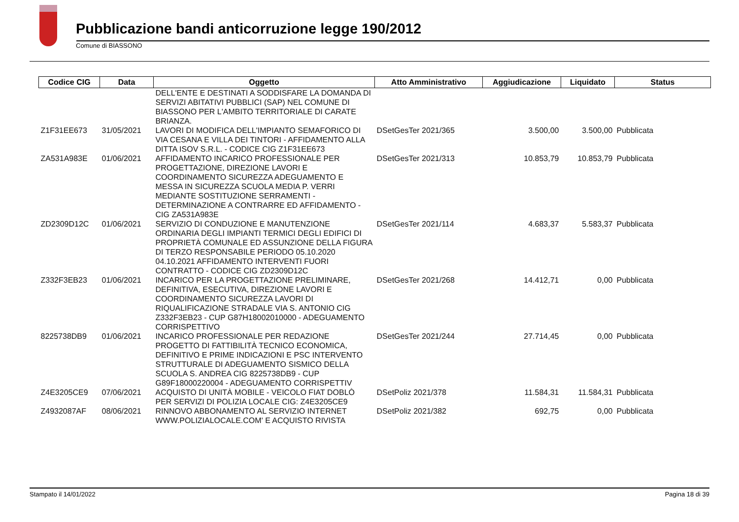Pubblicazione bandi anticorruzione legge 190/2012
Comune di BIASSONO
| Codice CIG | Data | Oggetto | Atto Amministrativo | Aggiudicazione | Liquidato | Status |
| --- | --- | --- | --- | --- | --- | --- |
| | | DELL'ENTE E DESTINATI A SODDISFARE LA DOMANDA DI SERVIZI ABITATIVI PUBBLICI (SAP) NEL COMUNE DI BIASSONO PER L'AMBITO TERRITORIALE DI CARATE BRIANZA. | | | | |
| Z1F31EE673 | 31/05/2021 | LAVORI DI MODIFICA DELL'IMPIANTO SEMAFORICO DI VIA CESANA E VILLA DEI TINTORI - AFFIDAMENTO ALLA DITTA ISOV S.R.L. - CODICE CIG Z1F31EE673 | DSetGesTer 2021/365 | 3.500,00 | 3.500,00 | Pubblicata |
| ZA531A983E | 01/06/2021 | AFFIDAMENTO INCARICO PROFESSIONALE PER PROGETTAZIONE, DIREZIONE LAVORI E COORDINAMENTO SICUREZZA ADEGUAMENTO E MESSA IN SICUREZZA SCUOLA MEDIA P. VERRI MEDIANTE SOSTITUZIONE SERRAMENTI - DETERMINAZIONE A CONTRARRE ED AFFIDAMENTO - CIG ZA531A983E | DSetGesTer 2021/313 | 10.853,79 | 10.853,79 | Pubblicata |
| ZD2309D12C | 01/06/2021 | SERVIZIO DI CONDUZIONE E MANUTENZIONE ORDINARIA DEGLI IMPIANTI TERMICI DEGLI EDIFICI DI PROPRIETÀ COMUNALE ED ASSUNZIONE DELLA FIGURA DI TERZO RESPONSABILE PERIODO 05.10.2020 04.10.2021 AFFIDAMENTO INTERVENTI FUORI CONTRATTO - CODICE CIG ZD2309D12C | DSetGesTer 2021/114 | 4.683,37 | 5.583,37 | Pubblicata |
| Z332F3EB23 | 01/06/2021 | INCARICO PER LA PROGETTAZIONE PRELIMINARE, DEFINITIVA, ESECUTIVA, DIREZIONE LAVORI E COORDINAMENTO SICUREZZA LAVORI DI RIQUALIFICAZIONE STRADALE VIA S. ANTONIO CIG Z332F3EB23 - CUP G87H18002010000 - ADEGUAMENTO CORRISPETTIVO | DSetGesTer 2021/268 | 14.412,71 | 0,00 | Pubblicata |
| 8225738DB9 | 01/06/2021 | INCARICO PROFESSIONALE PER REDAZIONE PROGETTO DI FATTIBILITÀ TECNICO ECONOMICA, DEFINITIVO E PRIME INDICAZIONI E PSC INTERVENTO STRUTTURALE DI ADEGUAMENTO SISMICO DELLA SCUOLA S. ANDREA CIG 8225738DB9 - CUP G89F18000220004 - ADEGUAMENTO CORRISPETTIV | DSetGesTer 2021/244 | 27.714,45 | 0,00 | Pubblicata |
| Z4E3205CE9 | 07/06/2021 | ACQUISTO DI UNITÀ MOBILE - VEICOLO FIAT DOBLÒ PER SERVIZI DI POLIZIA LOCALE CIG: Z4E3205CE9 | DSetPoliz 2021/378 | 11.584,31 | 11.584,31 | Pubblicata |
| Z4932087AF | 08/06/2021 | RINNOVO ABBONAMENTO AL SERVIZIO INTERNET WWW.POLIZIALOCALE.COM' E ACQUISTO RIVISTA | DSetPoliz 2021/382 | 692,75 | 0,00 | Pubblicata |
Stampato il 14/01/2022 Pagina 18 di 39